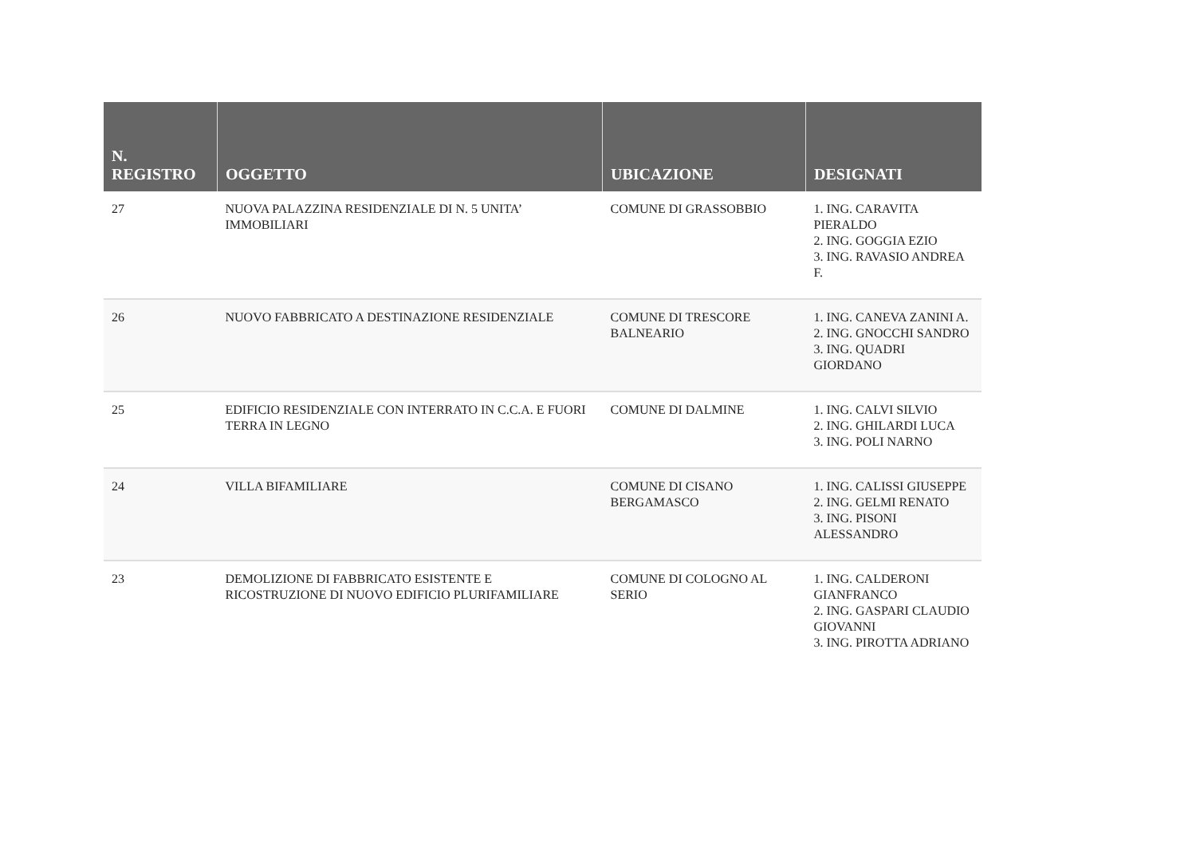| N. REGISTRO | OGGETTO | UBICAZIONE | DESIGNATI |
| --- | --- | --- | --- |
| 27 | NUOVA PALAZZINA RESIDENZIALE DI N. 5 UNITA’ IMMOBILIARI | COMUNE DI GRASSOBBIO | 1. ING. CARAVITA PIERALDO 2. ING. GOGGIA EZIO 3. ING. RAVASIO ANDREA F. |
| 26 | NUOVO FABBRICATO A DESTINAZIONE RESIDENZIALE | COMUNE DI TRESCORE BALNEARIO | 1. ING. CANEVA ZANINI A. 2. ING. GNOCCHI SANDRO 3. ING. QUADRI GIORDANO |
| 25 | EDIFICIO RESIDENZIALE CON INTERRATO IN C.C.A. E FUORI TERRA IN LEGNO | COMUNE DI DALMINE | 1. ING. CALVI SILVIO 2. ING. GHILARDI LUCA 3. ING. POLI NARNO |
| 24 | VILLA BIFAMILIARE | COMUNE DI CISANO BERGAMASCO | 1. ING. CALISSI GIUSEPPE 2. ING. GELMI RENATO 3. ING. PISONI ALESSANDRO |
| 23 | DEMOLIZIONE DI FABBRICATO ESISTENTE E RICOSTRUZIONE DI NUOVO EDIFICIO PLURIFAMILIARE | COMUNE DI COLOGNO AL SERIO | 1. ING. CALDERONI GIANFRANCO 2. ING. GASPARI CLAUDIO GIOVANNI 3. ING. PIROTTA ADRIANO |